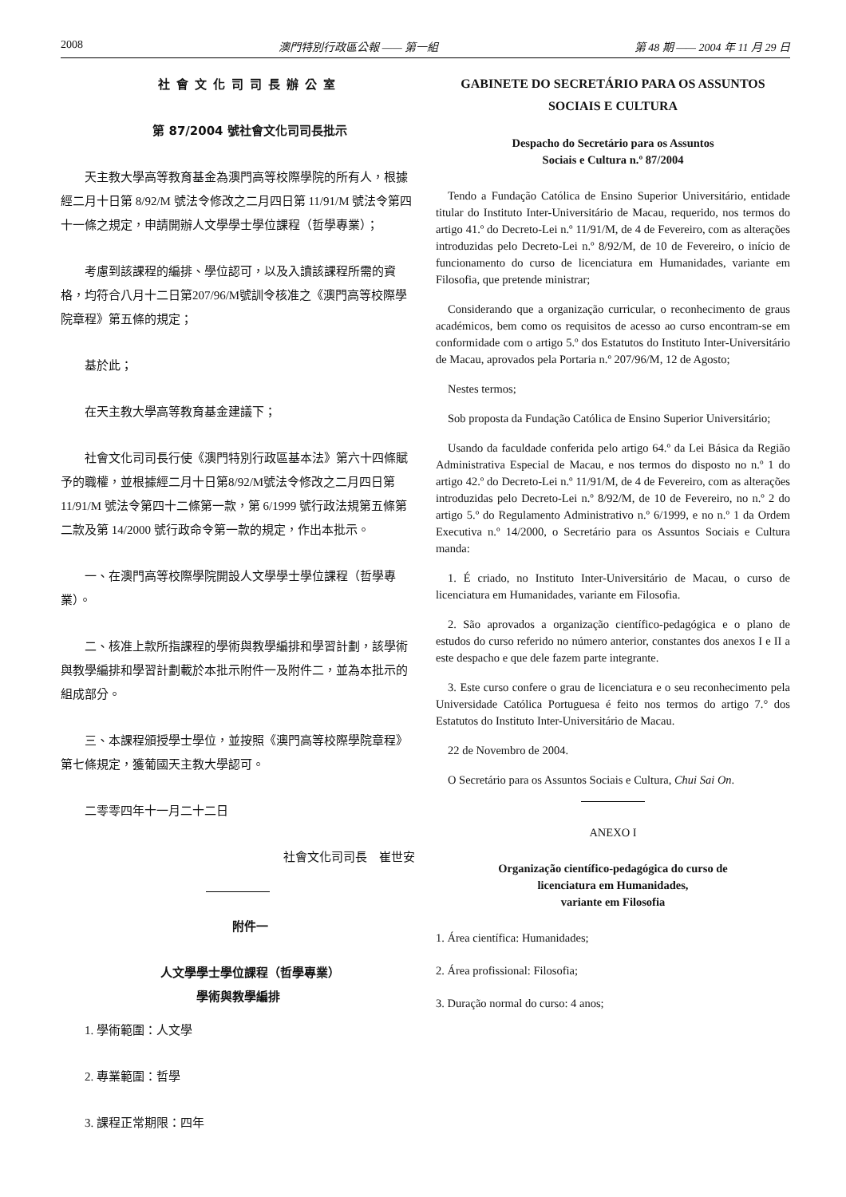2008 澳門特別行政區公報 —— 第一組 第 48 期 —— 2004 年 11 月 29 日
社會文化司司長辦公室
第 87/2004 號社會文化司司長批示
天主教大學高等教育基金為澳門高等校際學院的所有人，根據經二月十日第 8/92/M 號法令修改之二月四日第 11/91/M 號法令第四十一條之規定，申請開辦人文學學士學位課程（哲學專業）；
考慮到該課程的編排、學位認可，以及入讀該課程所需的資格，均符合八月十二日第207/96/M號訓令核准之《澳門高等校際學院章程》第五條的規定；
基於此；
在天主教大學高等教育基金建議下；
社會文化司司長行使《澳門特別行政區基本法》第六十四條賦予的職權，並根據經二月十日第8/92/M號法令修改之二月四日第 11/91/M 號法令第四十二條第一款，第 6/1999 號行政法規第五條第二款及第 14/2000 號行政命令第一款的規定，作出本批示。
一、在澳門高等校際學院開設人文學學士學位課程（哲學專業）。
二、核准上款所指課程的學術與教學編排和學習計劃，該學術與教學編排和學習計劃載於本批示附件一及附件二，並為本批示的組成部分。
三、本課程頒授學士學位，並按照《澳門高等校際學院章程》第七條規定，獲葡國天主教大學認可。
二零零四年十一月二十二日
社會文化司司長　崔世安
附件一
人文學學士學位課程（哲學專業）
學術與教學編排
1. 學術範圍：人文學
2. 專業範圍：哲學
3. 課程正常期限：四年
GABINETE DO SECRETÁRIO PARA OS ASSUNTOS SOCIAIS E CULTURA
Despacho do Secretário para os Assuntos
Sociais e Cultura n.º 87/2004
Tendo a Fundação Católica de Ensino Superior Universitário, entidade titular do Instituto Inter-Universitário de Macau, requerido, nos termos do artigo 41.º do Decreto-Lei n.º 11/91/M, de 4 de Fevereiro, com as alterações introduzidas pelo Decreto-Lei n.º 8/92/M, de 10 de Fevereiro, o início de funcionamento do curso de licenciatura em Humanidades, variante em Filosofia, que pretende ministrar;
Considerando que a organização curricular, o reconhecimento de graus académicos, bem como os requisitos de acesso ao curso encontram-se em conformidade com o artigo 5.º dos Estatutos do Instituto Inter-Universitário de Macau, aprovados pela Portaria n.º 207/96/M, 12 de Agosto;
Nestes termos;
Sob proposta da Fundação Católica de Ensino Superior Universitário;
Usando da faculdade conferida pelo artigo 64.º da Lei Básica da Região Administrativa Especial de Macau, e nos termos do disposto no n.º 1 do artigo 42.º do Decreto-Lei n.º 11/91/M, de 4 de Fevereiro, com as alterações introduzidas pelo Decreto-Lei n.º 8/92/M, de 10 de Fevereiro, no n.º 2 do artigo 5.º do Regulamento Administrativo n.º 6/1999, e no n.º 1 da Ordem Executiva n.º 14/2000, o Secretário para os Assuntos Sociais e Cultura manda:
1. É criado, no Instituto Inter-Universitário de Macau, o curso de licenciatura em Humanidades, variante em Filosofia.
2. São aprovados a organização científico-pedagógica e o plano de estudos do curso referido no número anterior, constantes dos anexos I e II a este despacho e que dele fazem parte integrante.
3. Este curso confere o grau de licenciatura e o seu reconhecimento pela Universidade Católica Portuguesa é feito nos termos do artigo 7.° dos Estatutos do Instituto Inter-Universitário de Macau.
22 de Novembro de 2004.
O Secretário para os Assuntos Sociais e Cultura, Chui Sai On.
ANEXO I
Organização científico-pedagógica do curso de
licenciatura em Humanidades,
variante em Filosofia
1. Área científica: Humanidades;
2. Área profissional: Filosofia;
3. Duração normal do curso: 4 anos;